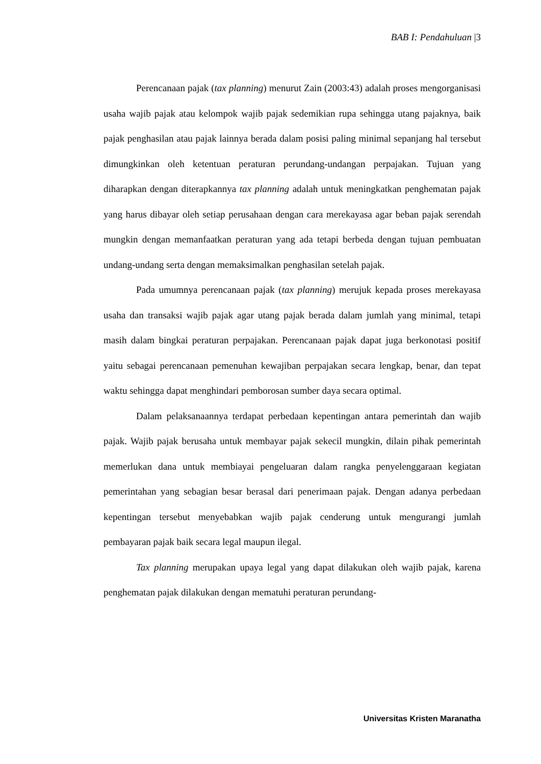BAB I: Pendahuluan |3
Perencanaan pajak (tax planning) menurut Zain (2003:43) adalah proses mengorganisasi usaha wajib pajak atau kelompok wajib pajak sedemikian rupa sehingga utang pajaknya, baik pajak penghasilan atau pajak lainnya berada dalam posisi paling minimal sepanjang hal tersebut dimungkinkan oleh ketentuan peraturan perundang-undangan perpajakan. Tujuan yang diharapkan dengan diterapkannya tax planning adalah untuk meningkatkan penghematan pajak yang harus dibayar oleh setiap perusahaan dengan cara merekayasa agar beban pajak serendah mungkin dengan memanfaatkan peraturan yang ada tetapi berbeda dengan tujuan pembuatan undang-undang serta dengan memaksimalkan penghasilan setelah pajak.
Pada umumnya perencanaan pajak (tax planning) merujuk kepada proses merekayasa usaha dan transaksi wajib pajak agar utang pajak berada dalam jumlah yang minimal, tetapi masih dalam bingkai peraturan perpajakan. Perencanaan pajak dapat juga berkonotasi positif yaitu sebagai perencanaan pemenuhan kewajiban perpajakan secara lengkap, benar, dan tepat waktu sehingga dapat menghindari pemborosan sumber daya secara optimal.
Dalam pelaksanaannya terdapat perbedaan kepentingan antara pemerintah dan wajib pajak. Wajib pajak berusaha untuk membayar pajak sekecil mungkin, dilain pihak pemerintah memerlukan dana untuk membiayai pengeluaran dalam rangka penyelenggaraan kegiatan pemerintahan yang sebagian besar berasal dari penerimaan pajak. Dengan adanya perbedaan kepentingan tersebut menyebabkan wajib pajak cenderung untuk mengurangi jumlah pembayaran pajak baik secara legal maupun ilegal.
Tax planning merupakan upaya legal yang dapat dilakukan oleh wajib pajak, karena penghematan pajak dilakukan dengan mematuhi peraturan perundang-
Universitas Kristen Maranatha